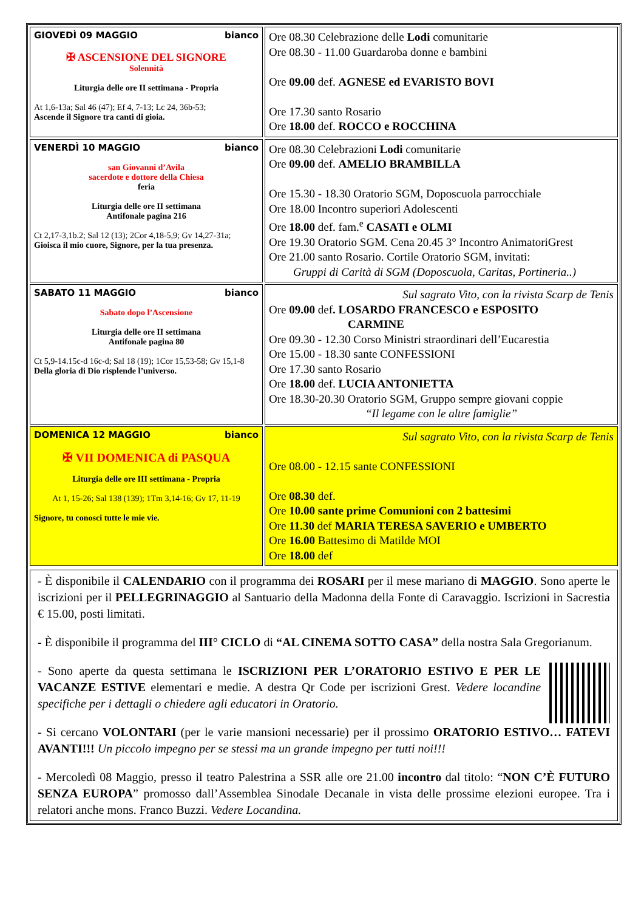| GIOVEDÌ 09 MAGGIO bianco ✠ ASCENSIONE DEL SIGNORE Solennità Liturgia delle ore II settimana - Propria At 1,6-13a; Sal 46 (47); Ef 4, 7-13; Lc 24, 36b-53; Ascende il Signore tra canti di gioia. | Ore 08.30 Celebrazione delle Lodi comunitarie Ore 08.30 - 11.00 Guardaroba donne e bambini Ore 09.00 def. AGNESE ed EVARISTO BOVI Ore 17.30 santo Rosario Ore 18.00 def. ROCCO e ROCCHINA |
| VENERDÌ 10 MAGGIO bianco san Giovanni d’Avila sacerdote e dottore della Chiesa feria Liturgia delle ore II settimana Antifonale pagina 216 Ct 2,17-3,1b.2; Sal 12 (13); 2Cor 4,18-5,9; Gv 14,27-31a; Gioisca il mio cuore, Signore, per la tua presenza. | Ore 08.30 Celebrazioni Lodi comunitarie Ore 09.00 def. AMELIO BRAMBILLA Ore 15.30 - 18.30 Oratorio SGM, Doposcuola parrocchiale Ore 18.00 Incontro superiori Adolescenti Ore 18.00 def. fam.<sup>e</sup> CASATI e OLMI Ore 19.30 Oratorio SGM. Cena 20.45 3° Incontro AnimatoriGrest Ore 21.00 santo Rosario. Cortile Oratorio SGM, invitati: Gruppi di Carità di SGM (Doposcuola, Caritas, Portineria..) |
| SABATO 11 MAGGIO bianco Sabato dopo l’Ascensione Liturgia delle ore II settimana Antifonale pagina 80 Ct 5,9-14.15c-d 16c-d; Sal 18 (19); 1Cor 15,53-58; Gv 15,1-8 Della gloria di Dio risplende l’universo. | Sul sagrato Vito, con la rivista Scarp de Tenis Ore 09.00 def . LOSARDO FRANCESCO e ESPOSITO CARMINE Ore 09.30 - 12.30 Corso Ministri straordinari dell’Eucarestia Ore 15.00 - 18.30 sante CONFESSIONI Ore 17.30 santo Rosario Ore 18.00 def. LUCIA ANTONIETTA Ore 18.30-20.30 Oratorio SGM, Gruppo sempre giovani coppie “Il legame con le altre famiglie” |
| DOMENICA 12 MAGGIO bianco ✠ VII DOMENICA di PASQUA Liturgia delle ore III settimana - Propria At 1, 15-26; Sal 138 (139); 1Tm 3,14-16; Gv 17, 11-19 Signore, tu conosci tutte le mie vie. | Sul sagrato Vito, con la rivista Scarp de Tenis Ore 08.00 - 12.15 sante CONFESSIONI Ore 08.30 def. Ore 10.00 sante prime Comunioni con 2 battesimi Ore 11.30 def MARIA TERESA SAVERIO e UMBERTO Ore 16.00 Battesimo di Matilde MOI Ore 18.00 def |
- È disponibile il CALENDARIO con il programma dei ROSARI per il mese mariano di MAGGIO. Sono aperte le iscrizioni per il PELLEGRINAGGIO al Santuario della Madonna della Fonte di Caravaggio. Iscrizioni in Sacrestia € 15.00, posti limitati.
- È disponibile il programma del III° CICLO di “AL CINEMA SOTTO CASA” della nostra Sala Gregorianum.
- Sono aperte da questa settimana le ISCRIZIONI PER L’ORATORIO ESTIVO E PER LE VACANZE ESTIVE elementari e medie. A destra Qr Code per iscrizioni Grest. Vedere locandine specifiche per i dettagli o chiedere agli educatori in Oratorio.
- Si cercano VOLONTARI (per le varie mansioni necessarie) per il prossimo ORATORIO ESTIVO… FATEVI AVANTI!!! Un piccolo impegno per se stessi ma un grande impegno per tutti noi!!!
- Mercoledì 08 Maggio, presso il teatro Palestrina a SSR alle ore 21.00 incontro dal titolo: “NON C’È FUTURO SENZA EUROPA” promosso dall’Assemblea Sinodale Decanale in vista delle prossime elezioni europee. Tra i relatori anche mons. Franco Buzzi. Vedere Locandina.